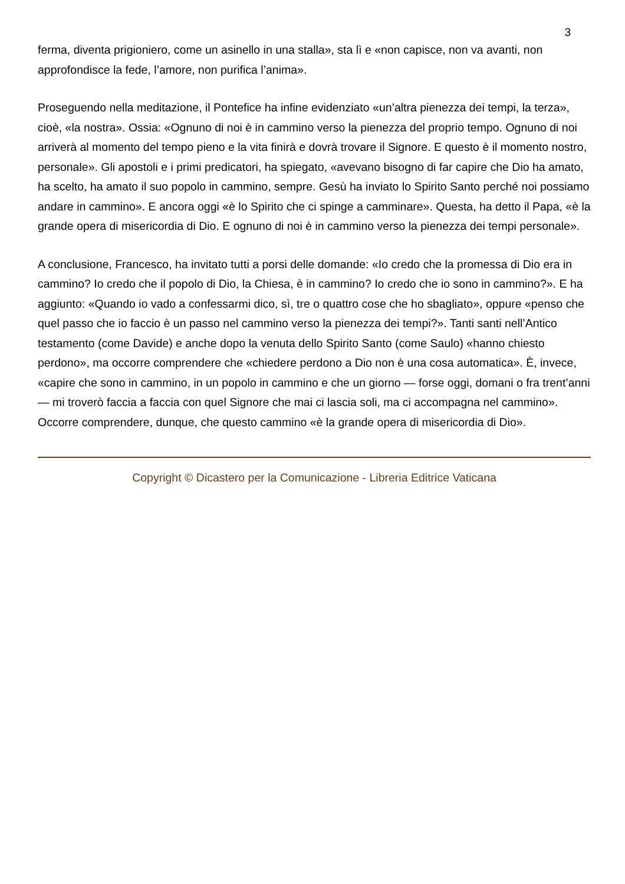3
ferma, diventa prigioniero, come un asinello in una stalla», sta lì e «non capisce, non va avanti, non approfondisce la fede, l’amore, non purifica l’anima».
Proseguendo nella meditazione, il Pontefice ha infine evidenziato «un’altra pienezza dei tempi, la terza», cioè, «la nostra». Ossia: «Ognuno di noi è in cammino verso la pienezza del proprio tempo. Ognuno di noi arriverà al momento del tempo pieno e la vita finirà e dovrà trovare il Signore. E questo è il momento nostro, personale». Gli apostoli e i primi predicatori, ha spiegato, «avevano bisogno di far capire che Dio ha amato, ha scelto, ha amato il suo popolo in cammino, sempre. Gesù ha inviato lo Spirito Santo perché noi possiamo andare in cammino». E ancora oggi «è lo Spirito che ci spinge a camminare». Questa, ha detto il Papa, «è la grande opera di misericordia di Dio. E ognuno di noi è in cammino verso la pienezza dei tempi personale».
A conclusione, Francesco, ha invitato tutti a porsi delle domande: «Io credo che la promessa di Dio era in cammino? Io credo che il popolo di Dio, la Chiesa, è in cammino? Io credo che io sono in cammino?». E ha aggiunto: «Quando io vado a confessarmi dico, sì, tre o quattro cose che ho sbagliato», oppure «penso che quel passo che io faccio è un passo nel cammino verso la pienezza dei tempi?». Tanti santi nell’Antico testamento (come Davide) e anche dopo la venuta dello Spirito Santo (come Saulo) «hanno chiesto perdono», ma occorre comprendere che «chiedere perdono a Dio non è una cosa automatica». È, invece, «capire che sono in cammino, in un popolo in cammino e che un giorno — forse oggi, domani o fra trent’anni — mi troverò faccia a faccia con quel Signore che mai ci lascia soli, ma ci accompagna nel cammino». Occorre comprendere, dunque, che questo cammino «è la grande opera di misericordia di Dio».
Copyright © Dicastero per la Comunicazione - Libreria Editrice Vaticana